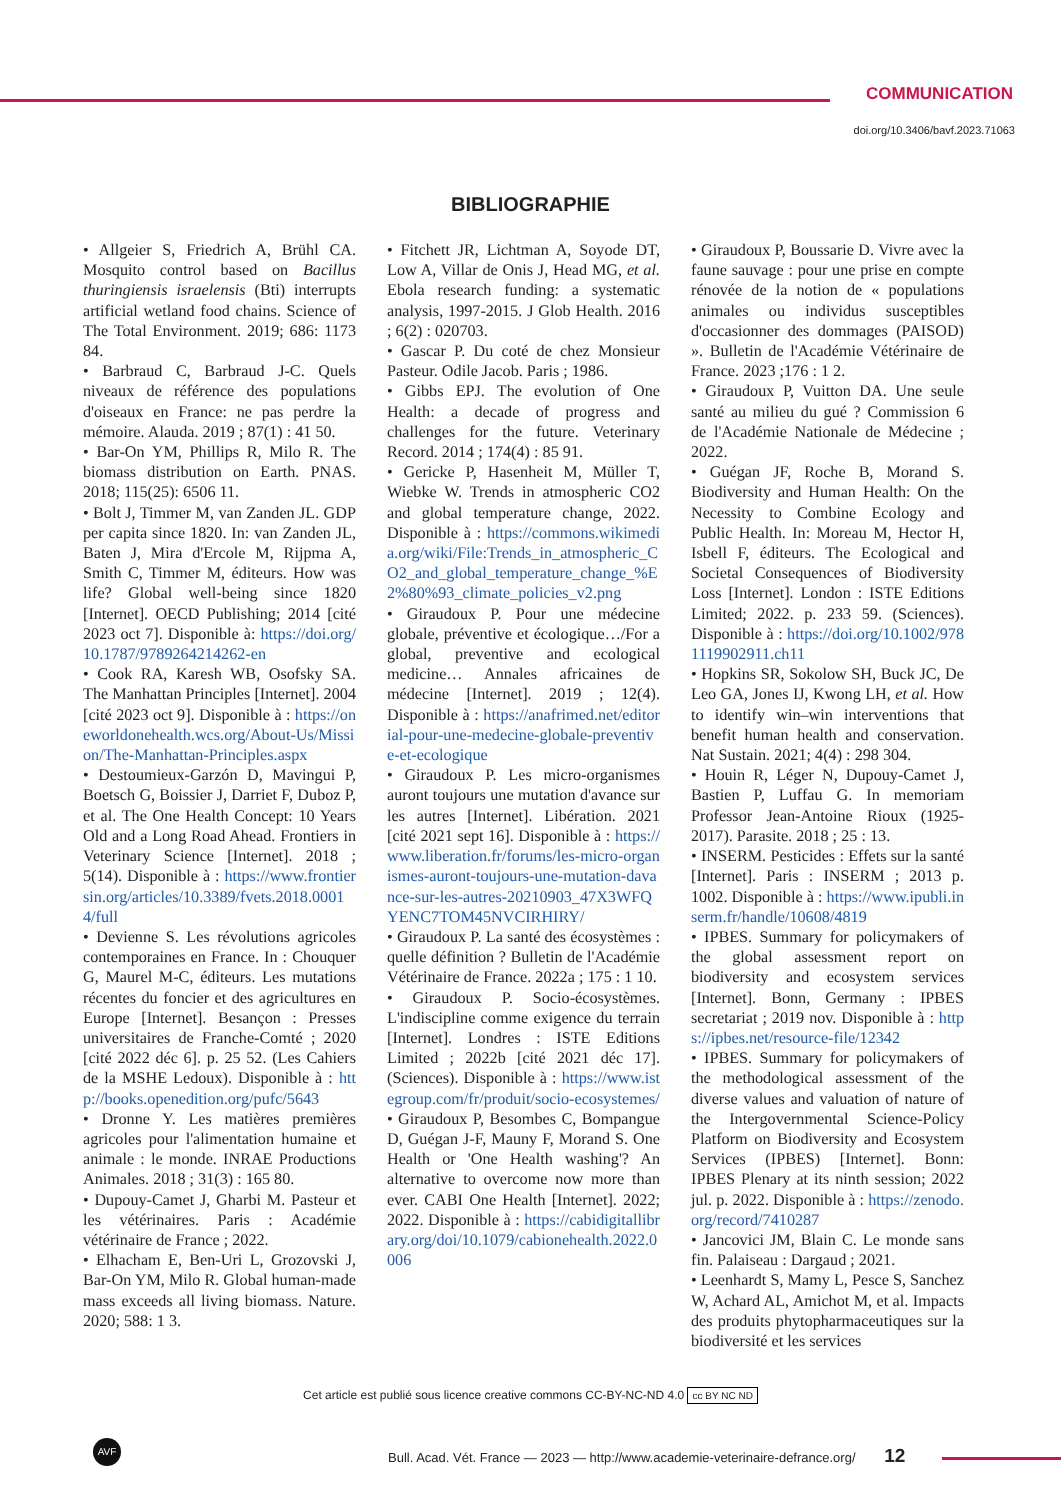COMMUNICATION
doi.org/10.3406/bavf.2023.71063
BIBLIOGRAPHIE
• Allgeier S, Friedrich A, Brühl CA. Mosquito control based on Bacillus thuringiensis israelensis (Bti) interrupts artificial wetland food chains. Science of The Total Environment. 2019; 686: 1173 84.
• Barbraud C, Barbraud J-C. Quels niveaux de référence des populations d'oiseaux en France: ne pas perdre la mémoire. Alauda. 2019 ; 87(1) : 41 50.
• Bar-On YM, Phillips R, Milo R. The biomass distribution on Earth. PNAS. 2018; 115(25): 6506 11.
• Bolt J, Timmer M, van Zanden JL. GDP per capita since 1820. In: van Zanden JL, Baten J, Mira d'Ercole M, Rijpma A, Smith C, Timmer M, éditeurs. How was life? Global well-being since 1820 [Internet]. OECD Publishing; 2014 [cité 2023 oct 7]. Disponible à: https://doi.org/10.1787/9789264214262-en
• Cook RA, Karesh WB, Osofsky SA. The Manhattan Principles [Internet]. 2004 [cité 2023 oct 9]. Disponible à : https://oneworldonehealth.wcs.org/About-Us/Mission/The-Manhattan-Principles.aspx
• Destoumieux-Garzón D, Mavingui P, Boetsch G, Boissier J, Darriet F, Duboz P, et al. The One Health Concept: 10 Years Old and a Long Road Ahead. Frontiers in Veterinary Science [Internet]. 2018 ; 5(14). Disponible à : https://www.frontiersin.org/articles/10.3389/fvets.2018.00014/full
• Devienne S. Les révolutions agricoles contemporaines en France. In : Chouquer G, Maurel M-C, éditeurs. Les mutations récentes du foncier et des agricultures en Europe [Internet]. Besançon : Presses universitaires de Franche-Comté ; 2020 [cité 2022 déc 6]. p. 25 52. (Les Cahiers de la MSHE Ledoux). Disponible à : http://books.openedition.org/pufc/5643
• Dronne Y. Les matières premières agricoles pour l'alimentation humaine et animale : le monde. INRAE Productions Animales. 2018 ; 31(3) : 165 80.
• Dupouy-Camet J, Gharbi M. Pasteur et les vétérinaires. Paris : Académie vétérinaire de France ; 2022.
• Elhacham E, Ben-Uri L, Grozovski J, Bar-On YM, Milo R. Global human-made mass exceeds all living biomass. Nature. 2020; 588: 1 3.
• Fitchett JR, Lichtman A, Soyode DT, Low A, Villar de Onis J, Head MG, et al. Ebola research funding: a systematic analysis, 1997-2015. J Glob Health. 2016 ; 6(2) : 020703.
• Gascar P. Du coté de chez Monsieur Pasteur. Odile Jacob. Paris ; 1986.
• Gibbs EPJ. The evolution of One Health: a decade of progress and challenges for the future. Veterinary Record. 2014 ; 174(4) : 85 91.
• Gericke P, Hasenheit M, Müller T, Wiebke W. Trends in atmospheric CO2 and global temperature change, 2022. Disponible à : https://commons.wikimedia.org/wiki/File:Trends_in_atmospheric_CO2_and_global_temperature_change_%E2%80%93_climate_policies_v2.png
• Giraudoux P. Pour une médecine globale, préventive et écologique…/For a global, preventive and ecological medicine… Annales africaines de médecine [Internet]. 2019 ; 12(4). Disponible à : https://anafrimed.net/editorial-pour-une-medecine-globale-preventive-et-ecologique
• Giraudoux P. Les micro-organismes auront toujours une mutation d'avance sur les autres [Internet]. Libération. 2021 [cité 2021 sept 16]. Disponible à : https://www.liberation.fr/forums/les-micro-organismes-auront-toujours-une-mutation-davance-sur-les-autres-20210903_47X3WFQYENC7TOM45NVCIRHIRY/
• Giraudoux P. La santé des écosystèmes : quelle définition ? Bulletin de l'Académie Vétérinaire de France. 2022a ; 175 : 1 10.
• Giraudoux P. Socio-écosystèmes. L'indiscipline comme exigence du terrain [Internet]. Londres : ISTE Editions Limited ; 2022b [cité 2021 déc 17]. (Sciences). Disponible à : https://www.istegroup.com/fr/produit/socio-ecosystemes/
• Giraudoux P, Besombes C, Bompangue D, Guégan J-F, Mauny F, Morand S. One Health or 'One Health washing'? An alternative to overcome now more than ever. CABI One Health [Internet]. 2022; 2022. Disponible à : https://cabidigitallibrary.org/doi/10.1079/cabionehealth.2022.0006
• Giraudoux P, Boussarie D. Vivre avec la faune sauvage : pour une prise en compte rénovée de la notion de « populations animales ou individus susceptibles d'occasionner des dommages (PAISOD) ». Bulletin de l'Académie Vétérinaire de France. 2023 ;176 : 1 2.
• Giraudoux P, Vuitton DA. Une seule santé au milieu du gué ? Commission 6 de l'Académie Nationale de Médecine ; 2022.
• Guégan JF, Roche B, Morand S. Biodiversity and Human Health: On the Necessity to Combine Ecology and Public Health. In: Moreau M, Hector H, Isbell F, éditeurs. The Ecological and Societal Consequences of Biodiversity Loss [Internet]. London : ISTE Editions Limited; 2022. p. 233 59. (Sciences). Disponible à : https://doi.org/10.1002/9781119902911.ch11
• Hopkins SR, Sokolow SH, Buck JC, De Leo GA, Jones IJ, Kwong LH, et al. How to identify win–win interventions that benefit human health and conservation. Nat Sustain. 2021; 4(4) : 298 304.
• Houin R, Léger N, Dupouy-Camet J, Bastien P, Luffau G. In memoriam Professor Jean-Antoine Rioux (1925-2017). Parasite. 2018 ; 25 : 13.
• INSERM. Pesticides : Effets sur la santé [Internet]. Paris : INSERM ; 2013 p. 1002. Disponible à : https://www.ipubli.inserm.fr/handle/10608/4819
• IPBES. Summary for policymakers of the global assessment report on biodiversity and ecosystem services [Internet]. Bonn, Germany : IPBES secretariat ; 2019 nov. Disponible à : https://ipbes.net/resource-file/12342
• IPBES. Summary for policymakers of the methodological assessment of the diverse values and valuation of nature of the Intergovernmental Science-Policy Platform on Biodiversity and Ecosystem Services (IPBES) [Internet]. Bonn: IPBES Plenary at its ninth session; 2022 jul. p. 2022. Disponible à : https://zenodo.org/record/7410287
• Jancovici JM, Blain C. Le monde sans fin. Palaiseau : Dargaud ; 2021.
• Leenhardt S, Mamy L, Pesce S, Sanchez W, Achard AL, Amichot M, et al. Impacts des produits phytopharmaceutiques sur la biodiversité et les services
Cet article est publié sous licence creative commons CC-BY-NC-ND 4.0 cc BY NC ND
AVF
Bull. Acad. Vét. France — 2023 — http://www.academie-veterinaire-defrance.org/ 12